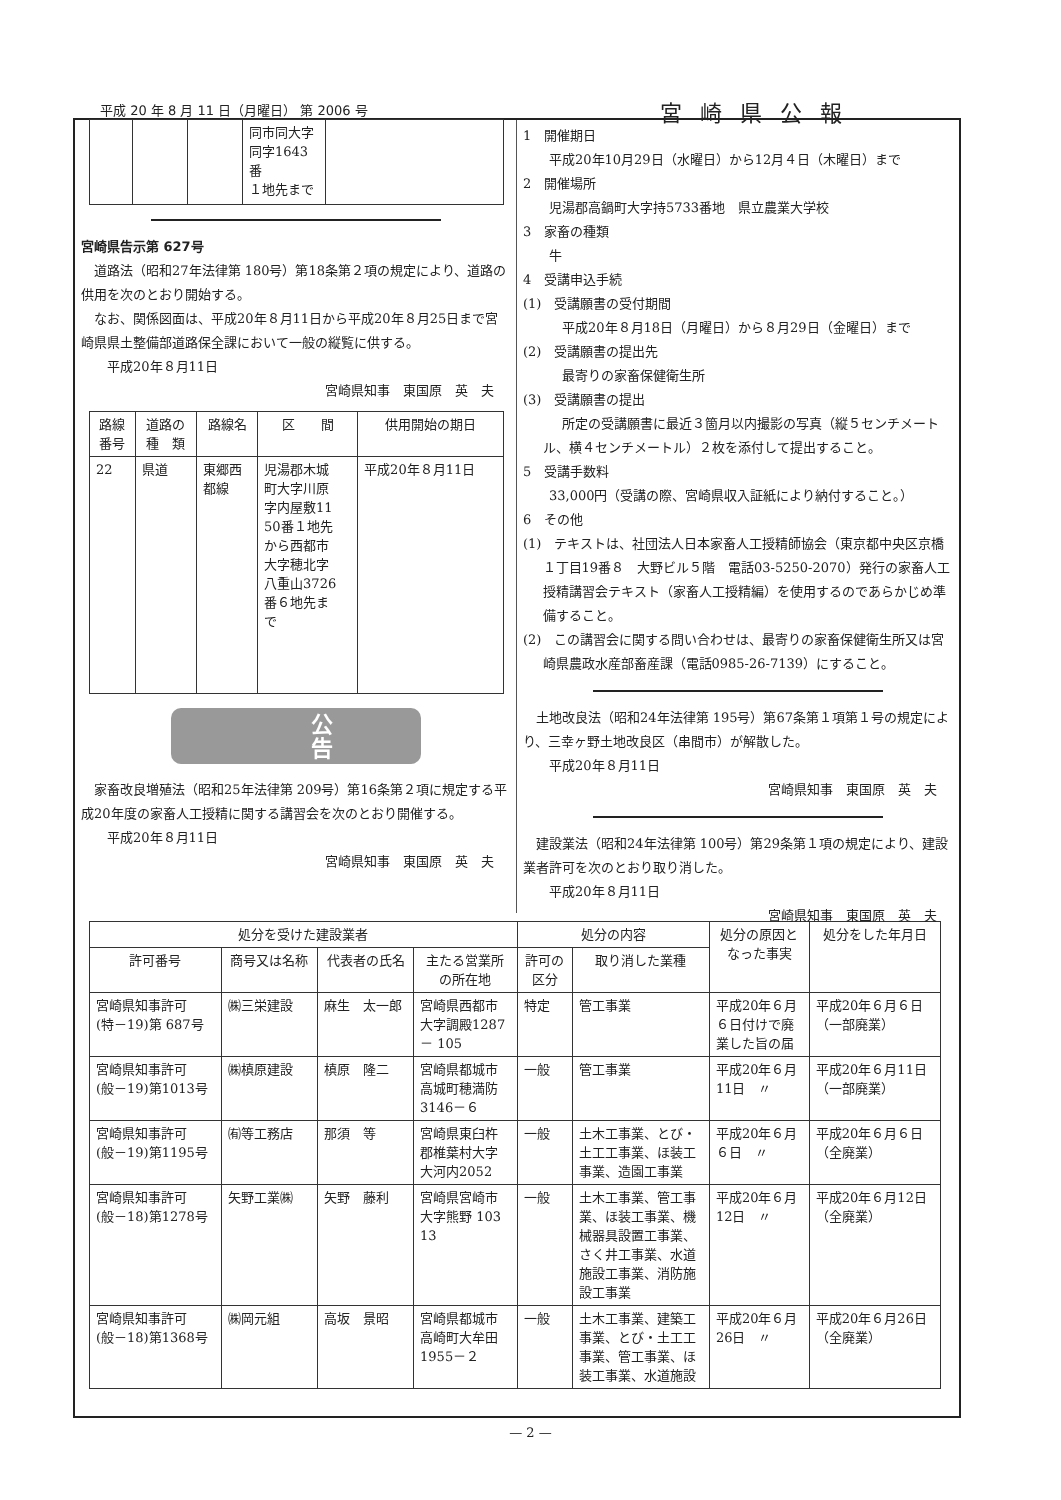平成 20 年 8 月 11 日（月曜日） 第 2006 号 宮崎県公報
| | | | 同市同大字 同字1643番 １地先まで | |
宮崎県告示第 627号
道路法（昭和27年法律第 180号）第18条第２項の規定により、道路の供用を次のとおり開始する。
なお、関係図面は、平成20年８月11日から平成20年８月25日まで宮崎県県土整備部道路保全課において一般の縦覧に供する。
平成20年８月11日
宮崎県知事　東国原　英　夫
| 路線 番号 | 道路の 種 類 | 路線名 | 区 間 | 供用開始の期日 |
| --- | --- | --- | --- | --- |
| 22 | 県道 | 東郷西 都線 | 児湯郡木城 町大字川原 字内屋敷11 50番１地先 から西都市 大字穂北字 八重山3726 番６地先ま で | 平成20年８月11日 |
公告
家畜改良増殖法（昭和25年法律第 209号）第16条第２項に規定する平成20年度の家畜人工授精に関する講習会を次のとおり開催する。
平成20年８月11日
宮崎県知事　東国原　英　夫
1　開催期日
平成20年10月29日（水曜日）から12月４日（木曜日）まで
2　開催場所
児湯郡高鍋町大字持5733番地　県立農業大学校
3　家畜の種類
牛
4　受講申込手続
(1)　受講願書の受付期間
平成20年８月18日（月曜日）から８月29日（金曜日）まで
(2)　受講願書の提出先
最寄りの家畜保健衛生所
(3)　受講願書の提出
所定の受講願書に最近３箇月以内撮影の写真（縦５センチメートル、横４センチメートル）２枚を添付して提出すること。
5　受講手数料
33,000円（受講の際、宮崎県収入証紙により納付すること。）
6　その他
(1)　テキストは、社団法人日本家畜人工授精師協会（東京都中央区京橋１丁目19番８　大野ビル５階　電話03-5250-2070）発行の家畜人工授精講習会テキスト（家畜人工授精編）を使用するのであらかじめ準備すること。
(2)　この講習会に関する問い合わせは、最寄りの家畜保健衛生所又は宮崎県農政水産部畜産課（電話0985-26-7139）にすること。
土地改良法（昭和24年法律第 195号）第67条第１項第１号の規定により、三幸ヶ野土地改良区（串間市）が解散した。
平成20年８月11日
宮崎県知事　東国原　英　夫
建設業法（昭和24年法律第 100号）第29条第１項の規定により、建設業者許可を次のとおり取り消した。
平成20年８月11日
宮崎県知事　東国原　英　夫
| 処分を受けた建設業者 | | | | 処分の内容 | | 処分の原因と なった事実 | 処分をした年月日 |
| --- | --- | --- | --- | --- | --- | --- | --- |
| 許可番号 | 商号又は名称 | 代表者の氏名 | 主たる営業所 の所在地 | 許可の 区分 | 取り消した業種 | | |
| 宮崎県知事許可 (特－19)第 687号 | ㈱三栄建設 | 麻生 太一郎 | 宮崎県西都市 大字調殿1287 － 105 | 特定 | 管工事業 | 平成20年６月 ６日付けで廃 業した旨の届 | 平成20年６月６日 （一部廃業） |
| 宮崎県知事許可 (般－19)第1013号 | ㈱槙原建設 | 槙原 隆二 | 宮崎県都城市 高城町穂満防 3146－６ | 一般 | 管工事業 | 平成20年６月 11日 〃 | 平成20年６月11日 （一部廃業） |
| 宮崎県知事許可 (般－19)第1195号 | ㈲等工務店 | 那須 等 | 宮崎県東臼杵 郡椎葉村大字 大河内2052 | 一般 | 土木工事業、とび・ 土工工事業、ほ装工 事業、造園工事業 | 平成20年６月 ６日 〃 | 平成20年６月６日 （全廃業） |
| 宮崎県知事許可 (般－18)第1278号 | 矢野工業㈱ | 矢野 藤利 | 宮崎県宮崎市 大字熊野 103 13 | 一般 | 土木工事業、管工事 業、ほ装工事業、機 械器具設置工事業、 さく井工事業、水道 施設工事業、消防施 設工事業 | 平成20年６月 12日 〃 | 平成20年６月12日 （全廃業） |
| 宮崎県知事許可 (般－18)第1368号 | ㈱岡元組 | 高坂 景昭 | 宮崎県都城市 高崎町大牟田 1955－２ | 一般 | 土木工事業、建築工 事業、とび・土工工 事業、管工事業、ほ 装工事業、水道施設 | 平成20年６月 26日 〃 | 平成20年６月26日 （全廃業） |
— 2 —